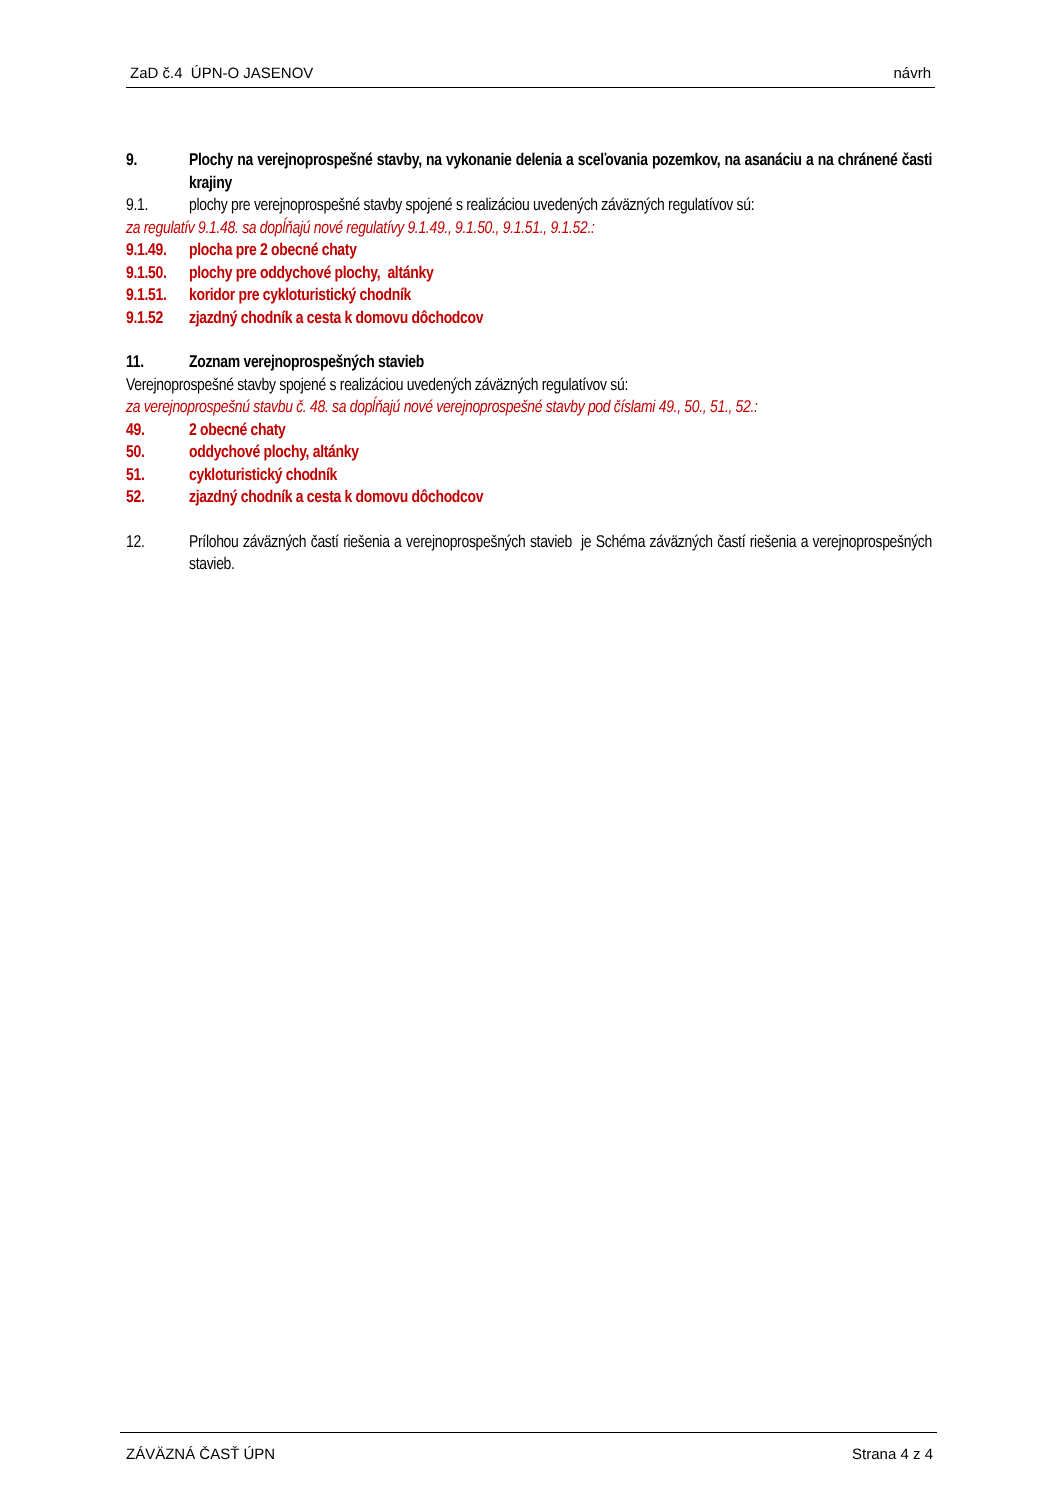ZaD č.4 ÚPN-O JASENOV návrh
9. Plochy na verejnoprospešné stavby, na vykonanie delenia a sceľovania pozemkov, na asanáciu a na chránené časti krajiny
9.1. plochy pre verejnoprospešné stavby spojené s realizáciou uvedených záväzných regulatívov sú:
za regulatív 9.1.48. sa dopĺňajú nové regulatívy 9.1.49., 9.1.50., 9.1.51., 9.1.52.:
9.1.49. plocha pre 2 obecné chaty
9.1.50. plochy pre oddychové plochy, altánky
9.1.51. koridor pre cykloturistický chodník
9.1.52 zjazdný chodník a cesta k domovu dôchodcov
11. Zoznam verejnoprospešných stavieb
Verejnoprospešné stavby spojené s realizáciou uvedených záväzných regulatívov sú:
za verejnoprospešnú stavbu č. 48. sa dopĺňajú nové verejnoprospešné stavby pod číslami 49., 50., 51., 52.:
49. 2 obecné chaty
50. oddychové plochy, altánky
51. cykloturistický chodník
52. zjazdný chodník a cesta k domovu dôchodcov
12. Prílohou záväzných častí riešenia a verejnoprospešných stavieb je Schéma záväzných častí riešenia a verejnoprospešných stavieb.
ZÁVÄZNÁ ČASŤ ÚPN Strana 4 z 4